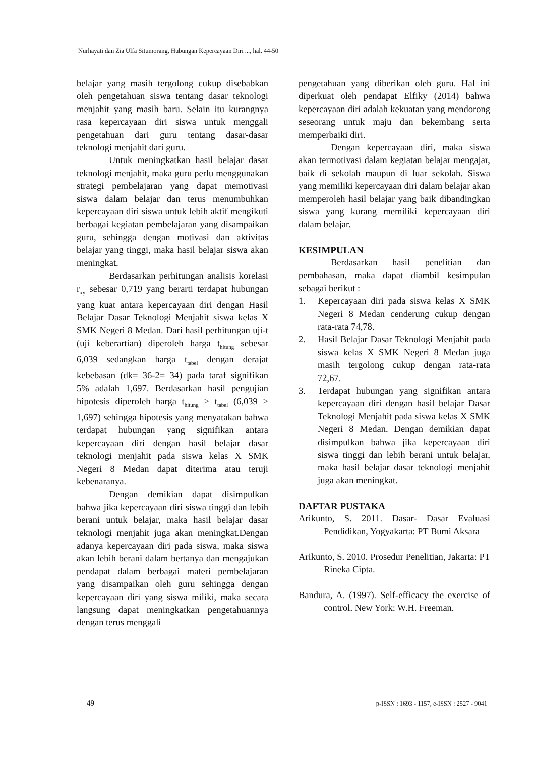Nurhayati dan Zia Ulfa Situmorang, Hubungan Kepercayaan Diri ..., hal. 44-50
belajar yang masih tergolong cukup disebabkan oleh pengetahuan siswa tentang dasar teknologi menjahit yang masih baru. Selain itu kurangnya rasa kepercayaan diri siswa untuk menggali pengetahuan dari guru tentang dasar-dasar teknologi menjahit dari guru.
Untuk meningkatkan hasil belajar dasar teknologi menjahit, maka guru perlu menggunakan strategi pembelajaran yang dapat memotivasi siswa dalam belajar dan terus menumbuhkan kepercayaan diri siswa untuk lebih aktif mengikuti berbagai kegiatan pembelajaran yang disampaikan guru, sehingga dengan motivasi dan aktivitas belajar yang tinggi, maka hasil belajar siswa akan meningkat.
Berdasarkan perhitungan analisis korelasi r<sub>xy</sub> sebesar 0,719 yang berarti terdapat hubungan yang kuat antara kepercayaan diri dengan Hasil Belajar Dasar Teknologi Menjahit siswa kelas X SMK Negeri 8 Medan. Dari hasil perhitungan uji-t (uji keberartian) diperoleh harga t<sub>hitung</sub> sebesar 6,039 sedangkan harga t<sub>tabel</sub> dengan derajat kebebasan (dk= 36-2= 34) pada taraf signifikan 5% adalah 1,697. Berdasarkan hasil pengujian hipotesis diperoleh harga t<sub>hitung</sub> > t<sub>tabel</sub> (6,039 > 1,697) sehingga hipotesis yang menyatakan bahwa terdapat hubungan yang signifikan antara kepercayaan diri dengan hasil belajar dasar teknologi menjahit pada siswa kelas X SMK Negeri 8 Medan dapat diterima atau teruji kebenaranya.
Dengan demikian dapat disimpulkan bahwa jika kepercayaan diri siswa tinggi dan lebih berani untuk belajar, maka hasil belajar dasar teknologi menjahit juga akan meningkat.Dengan adanya kepercayaan diri pada siswa, maka siswa akan lebih berani dalam bertanya dan mengajukan pendapat dalam berbagai materi pembelajaran yang disampaikan oleh guru sehingga dengan kepercayaan diri yang siswa miliki, maka secara langsung dapat meningkatkan pengetahuannya dengan terus menggali
pengetahuan yang diberikan oleh guru. Hal ini diperkuat oleh pendapat Elfiky (2014) bahwa kepercayaan diri adalah kekuatan yang mendorong seseorang untuk maju dan bekembang serta memperbaiki diri.
Dengan kepercayaan diri, maka siswa akan termotivasi dalam kegiatan belajar mengajar, baik di sekolah maupun di luar sekolah. Siswa yang memiliki kepercayaan diri dalam belajar akan memperoleh hasil belajar yang baik dibandingkan siswa yang kurang memiliki kepercayaan diri dalam belajar.
KESIMPULAN
Berdasarkan hasil penelitian dan pembahasan, maka dapat diambil kesimpulan sebagai berikut :
1. Kepercayaan diri pada siswa kelas X SMK Negeri 8 Medan cenderung cukup dengan rata-rata 74,78.
2. Hasil Belajar Dasar Teknologi Menjahit pada siswa kelas X SMK Negeri 8 Medan juga masih tergolong cukup dengan rata-rata 72,67.
3. Terdapat hubungan yang signifikan antara kepercayaan diri dengan hasil belajar Dasar Teknologi Menjahit pada siswa kelas X SMK Negeri 8 Medan. Dengan demikian dapat disimpulkan bahwa jika kepercayaan diri siswa tinggi dan lebih berani untuk belajar, maka hasil belajar dasar teknologi menjahit juga akan meningkat.
DAFTAR PUSTAKA
Arikunto, S. 2011. Dasar- Dasar Evaluasi Pendidikan, Yogyakarta: PT Bumi Aksara
Arikunto, S. 2010. Prosedur Penelitian, Jakarta: PT Rineka Cipta.
Bandura, A. (1997). Self-efficacy the exercise of control. New York: W.H. Freeman.
49
p-ISSN : 1693 - 1157, e-ISSN : 2527 - 9041